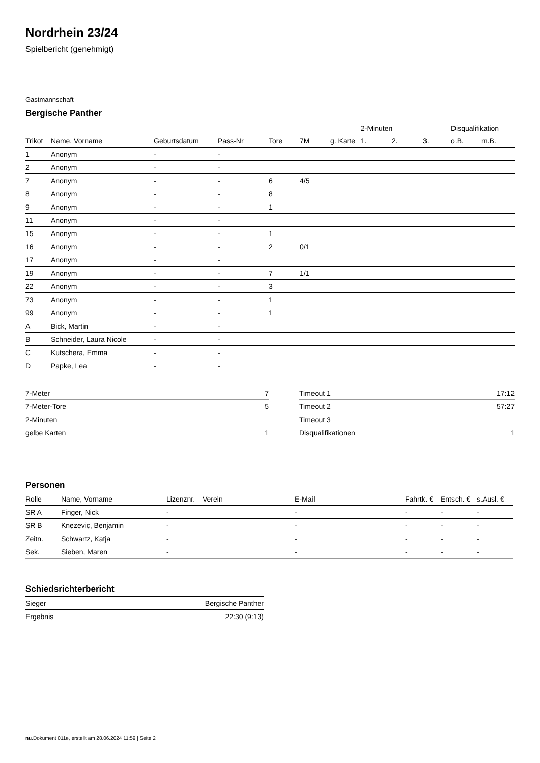Nordrhein 23/24
Spielbericht (genehmigt)
Gastmannschaft
Bergische Panther
| | | | | | | | 2-Minuten | | | Disqualifikation | |
| --- | --- | --- | --- | --- | --- | --- | --- | --- | --- | --- | --- |
| Trikot | Name, Vorname | Geburtsdatum | Pass-Nr | Tore | 7M | g. Karte | 1. | 2. | 3. | o.B. | m.B. |
| 1 | Anonym | - | - | | | | | | | | |
| 2 | Anonym | - | - | | | | | | | | |
| 7 | Anonym | - | - | 6 | 4/5 | | | | | | |
| 8 | Anonym | - | - | 8 | | | | | | | |
| 9 | Anonym | - | - | 1 | | | | | | | |
| 11 | Anonym | - | - | | | | | | | | |
| 15 | Anonym | - | - | 1 | | | | | | | |
| 16 | Anonym | - | - | 2 | 0/1 | | | | | | |
| 17 | Anonym | - | - | | | | | | | | |
| 19 | Anonym | - | - | 7 | 1/1 | | | | | | |
| 22 | Anonym | - | - | 3 | | | | | | | |
| 73 | Anonym | - | - | 1 | | | | | | | |
| 99 | Anonym | - | - | 1 | | | | | | | |
| A | Bick, Martin | - | - | | | | | | | | |
| B | Schneider, Laura Nicole | - | - | | | | | | | | |
| C | Kutschera, Emma | - | - | | | | | | | | |
| D | Papke, Lea | - | - | | | | | | | | |
| 7-Meter | 7 |
| 7-Meter-Tore | 5 |
| 2-Minuten | |
| gelbe Karten | 1 |
| Timeout 1 | 17:12 |
| Timeout 2 | 57:27 |
| Timeout 3 | |
| Disqualifikationen | 1 |
Personen
| Rolle | Name, Vorname | Lizenznr. | Verein | E-Mail | Fahrtk. € | Entsch. € | s.Ausl. € |
| --- | --- | --- | --- | --- | --- | --- | --- |
| SR A | Finger, Nick | - | | - | - | - | - |
| SR B | Knezevic, Benjamin | - | | - | - | - | - |
| Zeitn. | Schwartz, Katja | - | | - | - | - | - |
| Sek. | Sieben, Maren | - | | - | - | - | - |
Schiedsrichterbericht
| Sieger | Bergische Panther |
| Ergebnis | 22:30 (9:13) |
nu.Dokument 011e, erstellt am 28.06.2024 11:59 | Seite 2